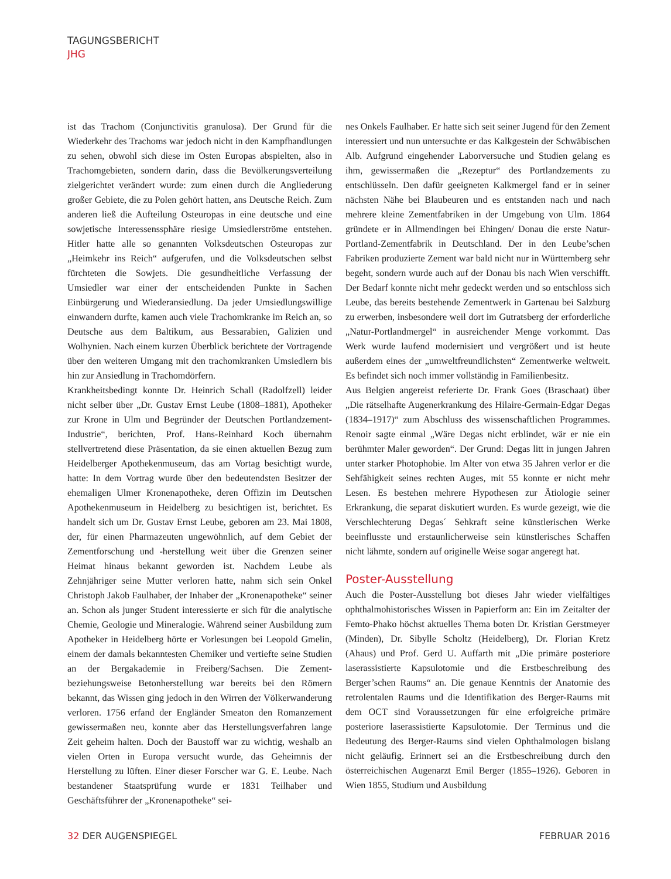TAGUNGSBERICHT
JHG
ist das Trachom (Conjunctivitis granulosa). Der Grund für die Wiederkehr des Trachoms war jedoch nicht in den Kampfhandlungen zu sehen, obwohl sich diese im Osten Europas abspielten, also in Trachomgebieten, sondern darin, dass die Bevölkerungsverteilung zielgerichtet verändert wurde: zum einen durch die Angliederung großer Gebiete, die zu Polen gehört hatten, ans Deutsche Reich. Zum anderen ließ die Aufteilung Osteuropas in eine deutsche und eine sowjetische Interessenssphäre riesige Umsiedlerströme entstehen. Hitler hatte alle so genannten Volksdeutschen Osteuropas zur „Heimkehr ins Reich“ aufgerufen, und die Volksdeutschen selbst fürchteten die Sowjets. Die gesundheitliche Verfassung der Umsiedler war einer der entscheidenden Punkte in Sachen Einbürgerung und Wiederansiedlung. Da jeder Umsiedlungswillige einwandern durfte, kamen auch viele Trachomkranke im Reich an, so Deutsche aus dem Baltikum, aus Bessarabien, Galizien und Wolhynien. Nach einem kurzen Überblick berichtete der Vortragende über den weiteren Umgang mit den trachomkranken Umsiedlern bis hin zur Ansiedlung in Trachomdörfern.
Krankheitsbedingt konnte Dr. Heinrich Schall (Radolfzell) leider nicht selber über „Dr. Gustav Ernst Leube (1808–1881), Apotheker zur Krone in Ulm und Begründer der Deutschen Portlandzement-Industrie“, berichten, Prof. Hans-Reinhard Koch übernahm stellvertretend diese Präsentation, da sie einen aktuellen Bezug zum Heidelberger Apothekenmuseum, das am Vortag besichtigt wurde, hatte: In dem Vortrag wurde über den bedeutendsten Besitzer der ehemaligen Ulmer Kronenapotheke, deren Offizin im Deutschen Apothekenmuseum in Heidelberg zu besichtigen ist, berichtet. Es handelt sich um Dr. Gustav Ernst Leube, geboren am 23. Mai 1808, der, für einen Pharmazeuten ungewöhnlich, auf dem Gebiet der Zementforschung und -herstellung weit über die Grenzen seiner Heimat hinaus bekannt geworden ist. Nachdem Leube als Zehnjähriger seine Mutter verloren hatte, nahm sich sein Onkel Christoph Jakob Faulhaber, der Inhaber der „Kronenapotheke“ seiner an. Schon als junger Student interessierte er sich für die analytische Chemie, Geologie und Mineralogie. Während seiner Ausbildung zum Apotheker in Heidelberg hörte er Vorlesungen bei Leopold Gmelin, einem der damals bekanntesten Chemiker und vertiefte seine Studien an der Bergakademie in Freiberg/Sachsen. Die Zement- beziehungsweise Betonherstellung war bereits bei den Römern bekannt, das Wissen ging jedoch in den Wirren der Völkerwanderung verloren. 1756 erfand der Engländer Smeaton den Romanzement gewissermaßen neu, konnte aber das Herstellungsverfahren lange Zeit geheim halten. Doch der Baustoff war zu wichtig, weshalb an vielen Orten in Europa versucht wurde, das Geheimnis der Herstellung zu lüften. Einer dieser Forscher war G. E. Leube. Nach bestandener Staatsprüfung wurde er 1831 Teilhaber und Geschäftsführer der „Kronenapotheke“ sei-
nes Onkels Faulhaber. Er hatte sich seit seiner Jugend für den Zement interessiert und nun untersuchte er das Kalkgestein der Schwäbischen Alb. Aufgrund eingehender Laborversuche und Studien gelang es ihm, gewissermaßen die „Rezeptur“ des Portlandzements zu entschlüsseln. Den dafür geeigneten Kalkmergel fand er in seiner nächsten Nähe bei Blaubeuren und es entstanden nach und nach mehrere kleine Zementfabriken in der Umgebung von Ulm. 1864 gründete er in Allmendingen bei Ehingen/ Donau die erste Natur-Portland-Zementfabrik in Deutschland. Der in den Leube’schen Fabriken produzierte Zement war bald nicht nur in Württemberg sehr begeht, sondern wurde auch auf der Donau bis nach Wien verschifft. Der Bedarf konnte nicht mehr gedeckt werden und so entschloss sich Leube, das bereits bestehende Zementwerk in Gartenau bei Salzburg zu erwerben, insbesondere weil dort im Gutratsberg der erforderliche „Natur-Portlandmergel“ in ausreichender Menge vorkommt. Das Werk wurde laufend modernisiert und vergrößert und ist heute außerdem eines der „umweltfreundlichsten“ Zementwerke weltweit. Es befindet sich noch immer vollständig in Familienbesitz.
Aus Belgien angereist referierte Dr. Frank Goes (Braschaat) über „Die rätselhafte Augenerkrankung des Hilaire-Germain-Edgar Degas (1834–1917)“ zum Abschluss des wissenschaftlichen Programmes. Renoir sagte einmal „Wäre Degas nicht erblindet, wär er nie ein berühmter Maler geworden“. Der Grund: Degas litt in jungen Jahren unter starker Photophobie. Im Alter von etwa 35 Jahren verlor er die Sehfähigkeit seines rechten Auges, mit 55 konnte er nicht mehr Lesen. Es bestehen mehrere Hypothesen zur Ätiologie seiner Erkrankung, die separat diskutiert wurden. Es wurde gezeigt, wie die Verschlechterung Degas´ Sehkraft seine künstlerischen Werke beeinflusste und erstaunlicherweise sein künstlerisches Schaffen nicht lähmte, sondern auf originelle Weise sogar angeregt hat.
Poster-Ausstellung
Auch die Poster-Ausstellung bot dieses Jahr wieder vielfältiges ophthalmohistorisches Wissen in Papierform an: Ein im Zeitalter der Femto-Phako höchst aktuelles Thema boten Dr. Kristian Gerstmeyer (Minden), Dr. Sibylle Scholtz (Heidelberg), Dr. Florian Kretz (Ahaus) und Prof. Gerd U. Auffarth mit „Die primäre posteriore laserassistierte Kapsulotomie und die Erstbeschreibung des Berger’schen Raums“ an. Die genaue Kenntnis der Anatomie des retrolentalen Raums und die Identifikation des Berger-Raums mit dem OCT sind Voraussetzungen für eine erfolgreiche primäre posteriore laserassistierte Kapsulotomie. Der Terminus und die Bedeutung des Berger-Raums sind vielen Ophthalmologen bislang nicht geläufig. Erinnert sei an die Erstbeschreibung durch den österreichischen Augenarzt Emil Berger (1855–1926). Geboren in Wien 1855, Studium und Ausbildung
32 DER AUGENSPIEGEL FEBRUAR 2016